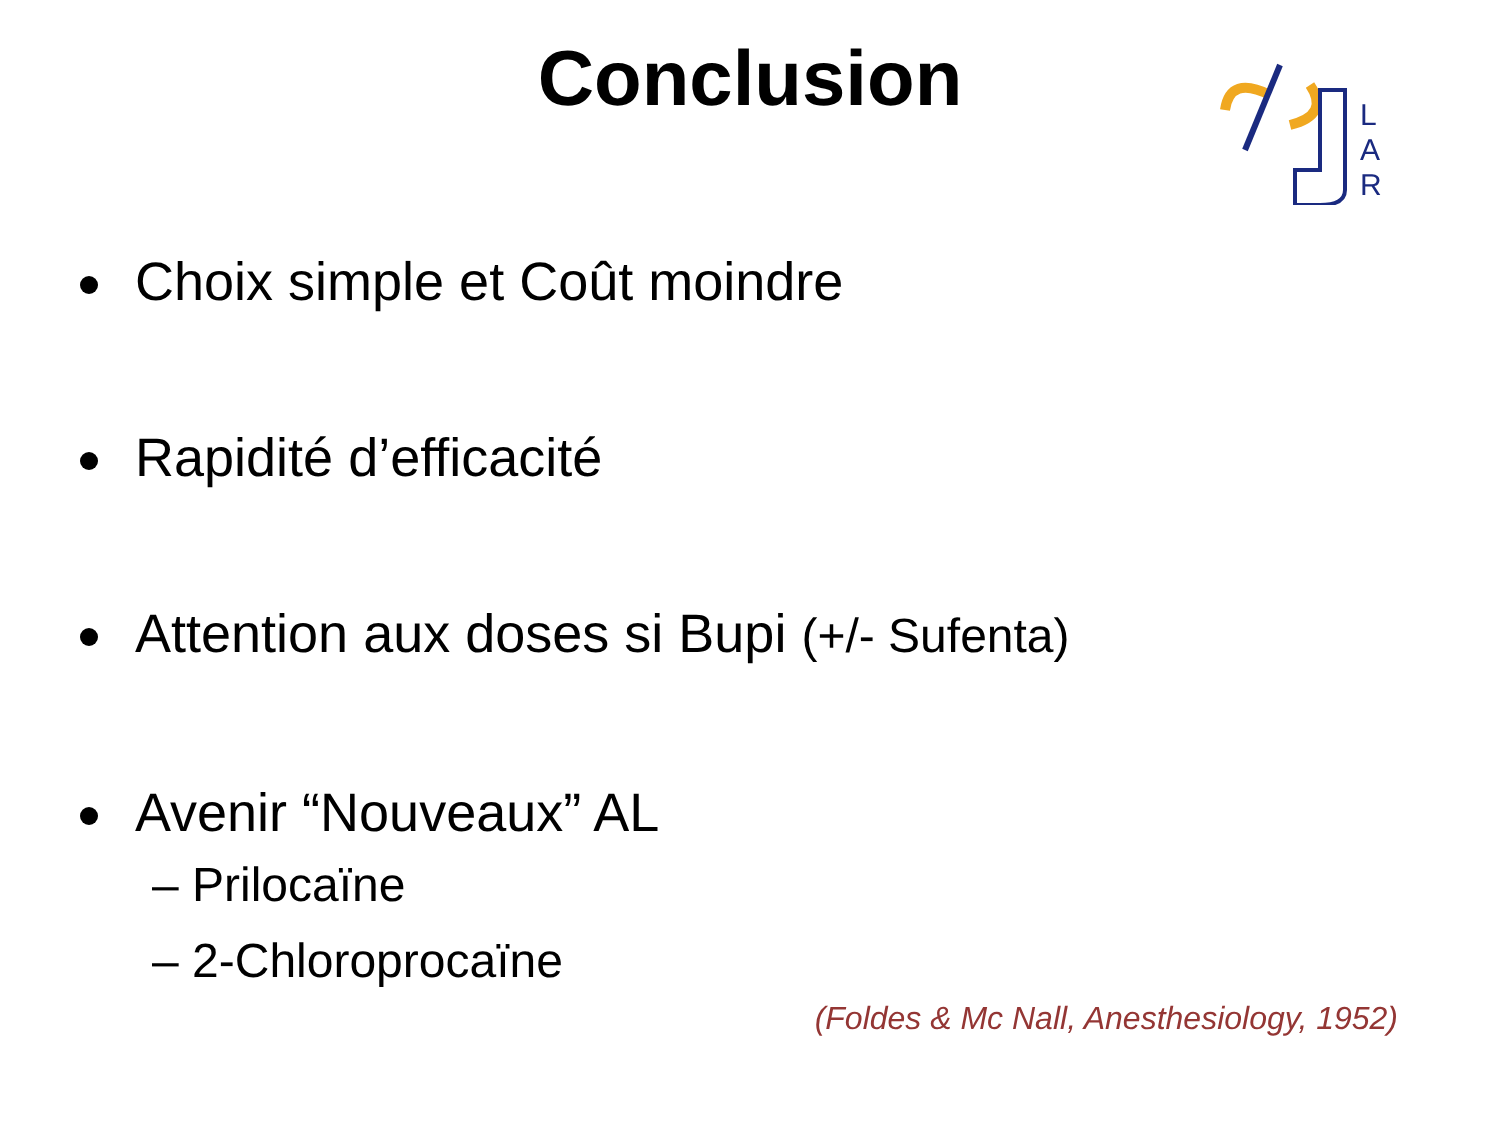Conclusion
L
A
R
Choix simple et Coût moindre
Rapidité d’efficacité
Attention aux doses si Bupi (+/- Sufenta)
Avenir “Nouveaux” AL
– Prilocaïne
– 2-Chloroprocaïne
(Foldes & Mc Nall, Anesthesiology, 1952)